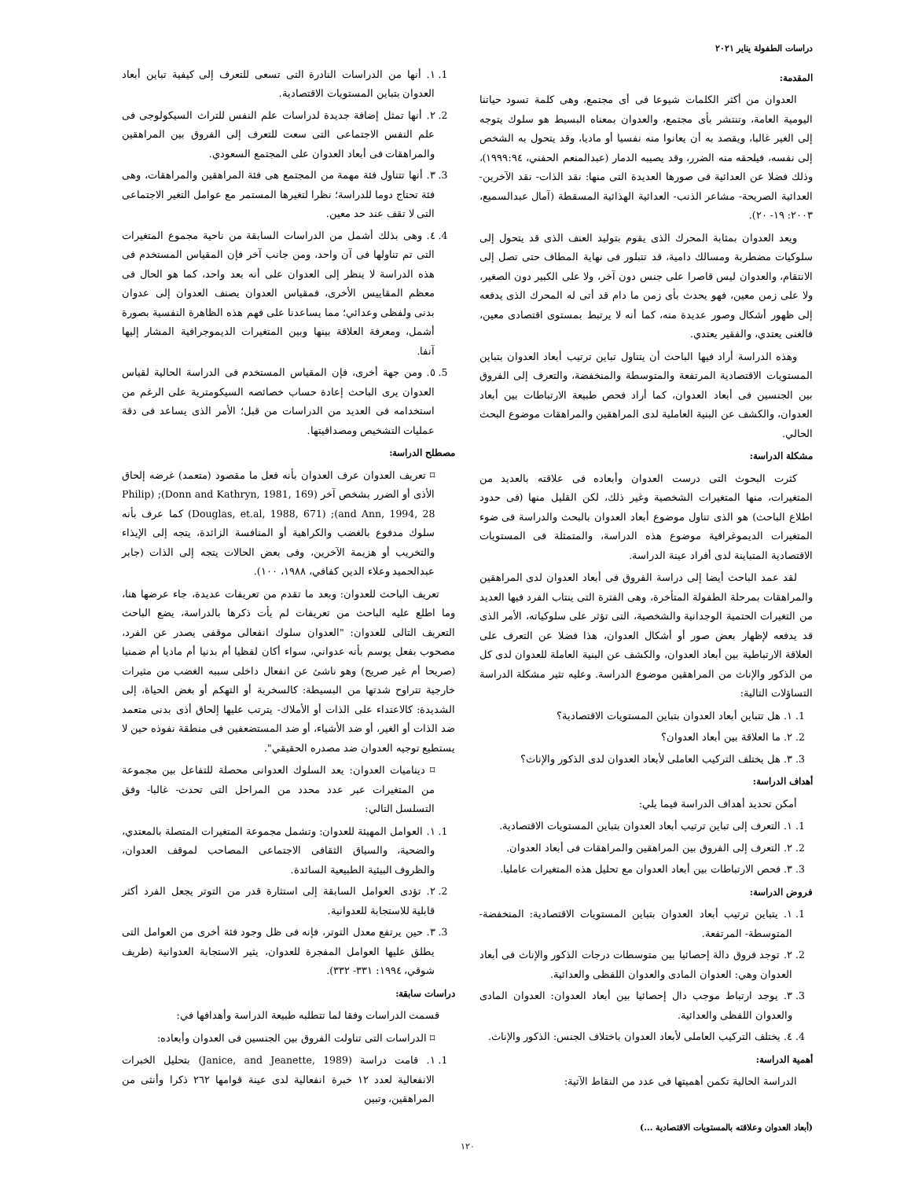دراسات الطفولة يناير ٢٠٢١
المقدمة:
العدوان من أكثر الكلمات شيوعا فى أى مجتمع، وهى كلمة تسود حياتنا اليومية العامة، وتنتشر بأى مجتمع، والعدوان بمعناه البسيط هو سلوك يتوجه إلى الغير غالبا، ويقصد به أن يعانوا منه نفسيا أو ماديا، وقد يتحول به الشخص إلى نفسه، فيلحقه منه الضرر، وقد يصيبه الدمار (عبدالمنعم الحفني، ١٩٩٩:٩٤)، وذلك فضلا عن العدائية فى صورها العديدة التى منها: نقد الذات- نقد الآخرين- العدائية الصريحة- مشاعر الذنب- العدائية الهذائية المسقطة (آمال عبدالسميع، ٢٠٠٣: ١٩- ٢٠).
ويعد العدوان بمثابة المحرك الذى يقوم بتوليد العنف الذى قد يتحول إلى سلوكيات مضطربة ومسالك دامية، قد تتبلور فى نهاية المطاف حتى تصل إلى الانتقام، والعدوان ليس قاصرا على جنس دون آخر، ولا على الكبير دون الصغير، ولا على زمن معين، فهو يحدث بأى زمن ما دام قد أتى له المحرك الذى يدفعه إلى ظهور أشكال وصور عديدة منه، كما أنه لا يرتبط بمستوى اقتصادى معين، فالغنى يعتدي، والفقير يعتدي.
وهذه الدراسة أراد فيها الباحث أن يتناول تباين ترتيب أبعاد العدوان بتباين المستويات الاقتصادية المرتفعة والمتوسطة والمنخفضة، والتعرف إلى الفروق بين الجنسين فى أبعاد العدوان، كما أراد فحص طبيعة الارتباطات بين أبعاد العدوان، والكشف عن البنية العاملية لدى المراهقين والمراهقات موضوع البحث الحالي.
مشكلة الدراسة:
كثرت البحوث التى درست العدوان وأبعاده فى علاقته بالعديد من المتغيرات، منها المتغيرات الشخصية وغير ذلك، لكن القليل منها (فى حدود اطلاع الباحث) هو الذى تناول موضوع أبعاد العدوان بالبحث والدراسة فى ضوء المتغيرات الديموغرافية موضوع هذه الدراسة، والمتمثلة فى المستويات الاقتصادية المتباينة لدى أفراد عينة الدراسة.
لقد عمد الباحث أيضا إلى دراسة الفروق فى أبعاد العدوان لدى المراهقين والمراهقات بمرحلة الطفولة المتأخرة، وهى الفترة التى ينتاب الفرد فيها العديد من التغيرات الحتمية الوجدانية والشخصية، التى تؤثر على سلوكياته، الأمر الذى قد يدفعه لإظهار بعض صور أو أشكال العدوان، هذا فضلا عن التعرف على العلاقة الارتباطية بين أبعاد العدوان، والكشف عن البنية العاملة للعدوان لدى كل من الذكور والإناث من المراهقين موضوع الدراسة. وعليه تثير مشكلة الدراسة التساؤلات التالية:
1. ١. هل تتباين أبعاد العدوان بتباين المستويات الاقتصادية؟
2. ٢. ما العلاقة بين أبعاد العدوان؟
3. ٣. هل يختلف التركيب العاملى لأبعاد العدوان لدى الذكور والإناث؟
أهداف الدراسة:
أمكن تحديد أهداف الدراسة فيما يلي:
1. ١. التعرف إلى تباين ترتيب أبعاد العدوان بتباين المستويات الاقتصادية.
2. ٢. التعرف إلى الفروق بين المراهقين والمراهقات فى أبعاد العدوان.
3. ٣. فحص الارتباطات بين أبعاد العدوان مع تحليل هذه المتغيرات عامليا.
فروض الدراسة:
1. ١. يتباين ترتيب أبعاد العدوان بتباين المستويات الاقتصادية: المنخفضة- المتوسطة- المرتفعة.
2. ٢. توجد فروق دالة إحصائيا بين متوسطات درجات الذكور والإناث فى أبعاد العدوان وهي: العدوان المادى والعدوان اللفظى والعدائية.
3. ٣. يوجد ارتباط موجب دال إحصائيا بين أبعاد العدوان: العدوان المادى والعدوان اللفظى والعدائية.
4. ٤. يختلف التركيب العاملى لأبعاد العدوان باختلاف الجنس: الذكور والإناث.
أهمية الدراسة:
الدراسة الحالية تكمن أهميتها فى عدد من النقاط الآتية:
1. ١. أنها من الدراسات النادرة التى تسعى للتعرف إلى كيفية تباين أبعاد العدوان بتباين المستويات الاقتصادية.
2. ٢. أنها تمثل إضافة جديدة لدراسات علم النفس للتراث السيكولوجى فى علم النفس الاجتماعى التى سعت للتعرف إلى الفروق بين المراهقين والمراهقات فى أبعاد العدوان على المجتمع السعودي.
3. ٣. أنها تتناول فئة مهمة من المجتمع هى فئة المراهقين والمراهقات، وهى فئة تحتاج دوما للدراسة؛ نظرا لتغيرها المستمر مع عوامل التغير الاجتماعى التى لا تقف عند حد معين.
4. ٤. وهى بذلك أشمل من الدراسات السابقة من ناحية مجموع المتغيرات التى تم تناولها فى آن واحد، ومن جانب آخر فإن المقياس المستخدم فى هذه الدراسة لا ينظر إلى العدوان على أنه بعد واحد، كما هو الحال فى معظم المقاييس الأخرى، فمقياس العدوان يصنف العدوان إلى عدوان بدنى ولفظى وعدائي؛ مما يساعدنا على فهم هذه الظاهرة النفسية بصورة أشمل، ومعرفة العلاقة بينها وبين المتغيرات الديموجرافية المشار إليها آنفا.
5. ٥. ومن جهة أخرى، فإن المقياس المستخدم فى الدراسة الحالية لقياس العدوان يرى الباحث إعادة حساب خصائصه السيكومترية على الرغم من استخدامه فى العديد من الدراسات من قبل؛ الأمر الذى يساعد فى دقة عمليات التشخيص ومصداقيتها.
مصطلح الدراسة:
⌑ تعريف العدوان عرف العدوان بأنه فعل ما مقصود (متعمد) غرضه إلحاق الأذى أو الضرر بشخص آخر (Donn and Kathryn, 1981, 169); (Philip and Ann, 1994, 28); (Douglas, et.al, 1988, 671) كما عرف بأنه سلوك مدفوع بالغضب والكراهية أو المنافسة الزائدة، يتجه إلى الإيذاء والتخريب أو هزيمة الآخرين، وفى بعض الحالات يتجه إلى الذات (جابر عبدالحميد وعلاء الدين كفافي، ١٩٨٨، ١٠٠).
تعريف الباحث للعدوان: وبعد ما تقدم من تعريفات عديدة، جاء عرضها هنا، وما اطلع عليه الباحث من تعريفات لم يأت ذكرها بالدراسة، يضع الباحث التعريف التالى للعدوان: "العدوان سلوك انفعالى موقفى يصدر عن الفرد، مصحوب بفعل يوسم بأنه عدواني، سواء أكان لفظيا أم بدنيا أم ماديا أم ضمنيا (صريحا أم غير صريح) وهو ناشئ عن انفعال داخلى سببه الغضب من مثيرات خارجية تتراوح شدتها من البسيطة: كالسخرية أو التهكم أو بغض الحياة، إلى الشديدة: كالاعتداء على الذات أو الأملاك- يترتب عليها إلحاق أذى بدنى متعمد ضد الذات أو الغير، أو ضد الأشياء، أو ضد المستضعفين فى منطقة نفوذه حين لا يستطيع توجيه العدوان ضد مصدره الحقيقي".
⌑ ديناميات العدوان: يعد السلوك العدوانى محصلة للتفاعل بين مجموعة من المتغيرات عبر عدد محدد من المراحل التى تحدث- غالبا- وفق التسلسل التالي:
1. ١. العوامل المهيئة للعدوان: وتشمل مجموعة المتغيرات المتصلة بالمعتدي، والضحية، والسياق الثقافى الاجتماعى المصاحب لموقف العدوان، والظروف البيئية الطبيعية السائدة.
2. ٢. تؤدى العوامل السابقة إلى استثارة قدر من التوتر يجعل الفرد أكثر قابلية للاستجابة للعدوانية.
3. ٣. حين يرتفع معدل التوتر، فإنه فى ظل وجود فئة أخرى من العوامل التى يطلق عليها العوامل المفجرة للعدوان، يثير الاستجابة العدوانية (طريف شوقي، ١٩٩٤: ٣٣١- ٣٣٢).
دراسات سابقة:
قسمت الدراسات وفقا لما تتطلبه طبيعة الدراسة وأهدافها في:
⌑ الدراسات التى تناولت الفروق بين الجنسين فى العدوان وأبعاده:
1. ١. قامت دراسة (Janice, and Jeanette, 1989) بتحليل الخبرات الانفعالية لعدد ١٢ خبرة انفعالية لدى عينة قوامها ٢٦٢ ذكرا وأنثى من المراهقين، وتبين
(أبعاد العدوان وعلاقته بالمستويات الاقتصادية ...)
١٢٠